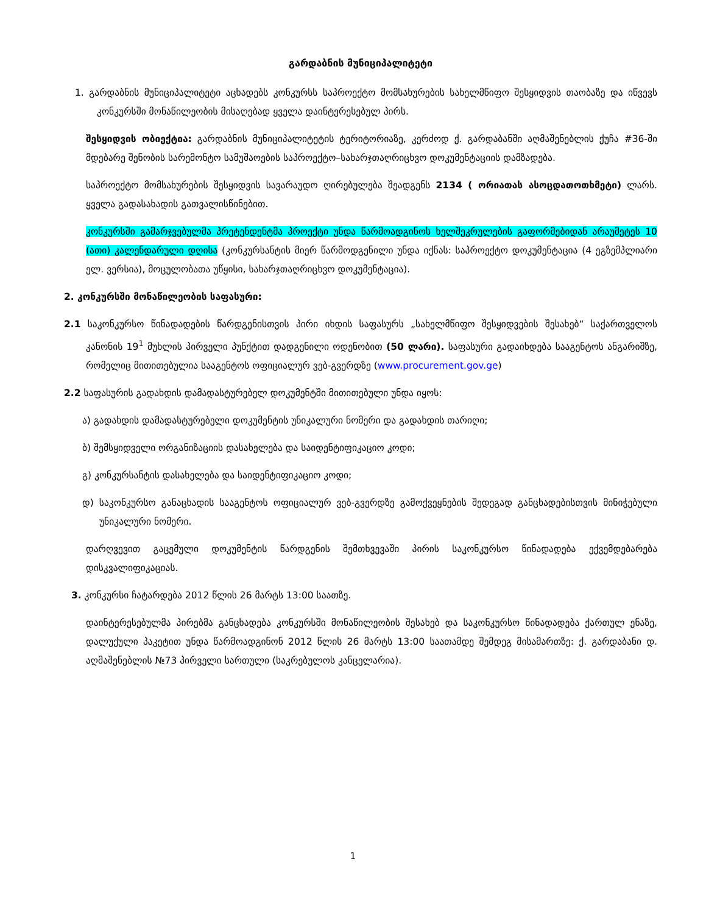გარდაბნის მუნიციპალიტეტი
1. გარდაბნის მუნიციპალიტეტი აცხადებს კონკურსს საპროექტო მომსახურების სახელმწიფო შესყიდვის თაობაზე და იწვევს კონკურსში მონაწილეობის მისაღებად ყველა დაინტერესებულ პირს.
შესყიდვის ობიექტია: გარდაბნის მუნიციპალიტეტის ტერიტორიაზე, კერძოდ ქ. გარდაბანში აღმაშენებლის ქუჩა #36-ში მდებარე შენობის სარემონტო სამუშაოების საპროექტო–სახარჯთაღრიცხვო დოკუმენტაციის დამზადება.
საპროექტო მომსახურების შესყიდვის სავარაუდო ღირებულება შეადგენს 2134 ( ორიათას ასოცდათოთხმეტი) ლარს. ყველა გადასახადის გათვალისწინებით.
კონკურსში გამარჯვებულმა პრეტენდენტმა პროექტი უნდა წარმოადგინოს ხელშეკრულების გაფორმებიდან არაუმეტეს 10 (ათი) კალენდარული დღისა (კონკურსანტის მიერ წარმოდგენილი უნდა იქნას: საპროექტო დოკუმენტაცია (4 ეგზემპლიარი ელ. ვერსია), მოცულობათა უწყისი, სახარჯთაღრიცხვო დოკუმენტაცია).
2. კონკურსში მონაწილეობის საფასური:
2.1 საკონკურსო წინადადების წარდგენისთვის პირი იხდის საფასურს „სახელმწიფო შესყიდვების შესახებ“ საქართველოს კანონის 19<sup>1</sup> მუხლის პირველი პუნქტით დადგენილი ოდენობით (50 ლარი). საფასური გადაიხდება სააგენტოს ანგარიშზე, რომელიც მითითებულია სააგენტოს ოფიციალურ ვებ-გვერდზე (www.procurement.gov.ge)
2.2 საფასურის გადახდის დამადასტურებელ დოკუმენტში მითითებული უნდა იყოს:
ა) გადახდის დამადასტურებელი დოკუმენტის უნიკალური ნომერი და გადახდის თარიღი;
ბ) შემსყიდველი ორგანიზაციის დასახელება და საიდენტიფიკაციო კოდი;
გ) კონკურსანტის დასახელება და საიდენტიფიკაციო კოდი;
დ) საკონკურსო განაცხადის სააგენტოს ოფიციალურ ვებ-გვერდზე გამოქვეყნების შედეგად განცხადებისთვის მინიჭებული უნიკალური ნომერი.
დარღვევით გაცემული დოკუმენტის წარდგენის შემთხვევაში პირის საკონკურსო წინადადება ექვემდებარება დისკვალიფიკაციას.
3. კონკურსი ჩატარდება 2012 წლის 26 მარტს 13:00 საათზე.
დაინტერესებულმა პირებმა განცხადება კონკურსში მონაწილეობის შესახებ და საკონკურსო წინადადება ქართულ ენაზე, დალუქული პაკეტით უნდა წარმოადგინონ 2012 წლის 26 მარტს 13:00 საათამდე შემდეგ მისამართზე: ქ. გარდაბანი დ. აღმაშენებლის №73 პირველი სართული (საკრებულოს კანცელარია).
1